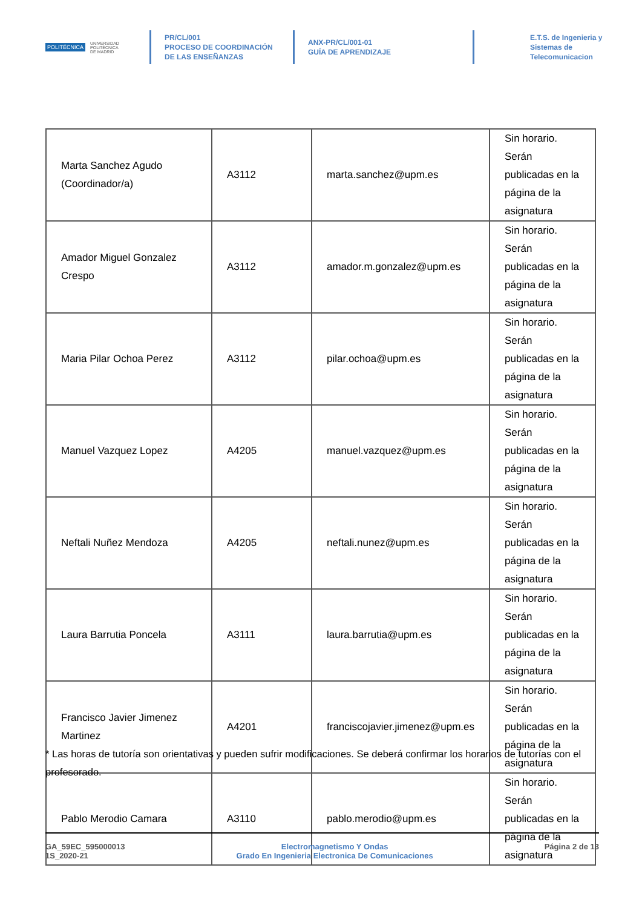POLITÉCNICA UNIVERSIDAD
POLITÉCNICA
DE MADRID
PR/CL/001
PROCESO DE COORDINACIÓN DE LAS ENSEÑANZAS
ANX-PR/CL/001-01
GUÍA DE APRENDIZAJE
E.T.S. de Ingenieria y
Sistemas de
Telecomunicacion
| Marta Sanchez Agudo (Coordinador/a) | A3112 | marta.sanchez@upm.es | Sin horario. Serán publicadas en la página de la asignatura |
| Amador Miguel Gonzalez Crespo | A3112 | amador.m.gonzalez@upm.es | Sin horario. Serán publicadas en la página de la asignatura |
| Maria Pilar Ochoa Perez | A3112 | pilar.ochoa@upm.es | Sin horario. Serán publicadas en la página de la asignatura |
| Manuel Vazquez Lopez | A4205 | manuel.vazquez@upm.es | Sin horario. Serán publicadas en la página de la asignatura |
| Neftali Nuñez Mendoza | A4205 | neftali.nunez@upm.es | Sin horario. Serán publicadas en la página de la asignatura |
| Laura Barrutia Poncela | A3111 | laura.barrutia@upm.es | Sin horario. Serán publicadas en la página de la asignatura |
| Francisco Javier Jimenez Martinez | A4201 | franciscojavier.jimenez@upm.es | Sin horario. Serán publicadas en la página de la asignatura |
| Pablo Merodio Camara | A3110 | pablo.merodio@upm.es | Sin horario. Serán publicadas en la página de la asignatura |
* Las horas de tutoría son orientativas y pueden sufrir modificaciones. Se deberá confirmar los horarios de tutorías con el profesorado.
GA_59EC_595000013
1S_2020-21
Electromagnetismo Y Ondas
Grado En Ingenieria Electronica De Comunicaciones
Página 2 de 13